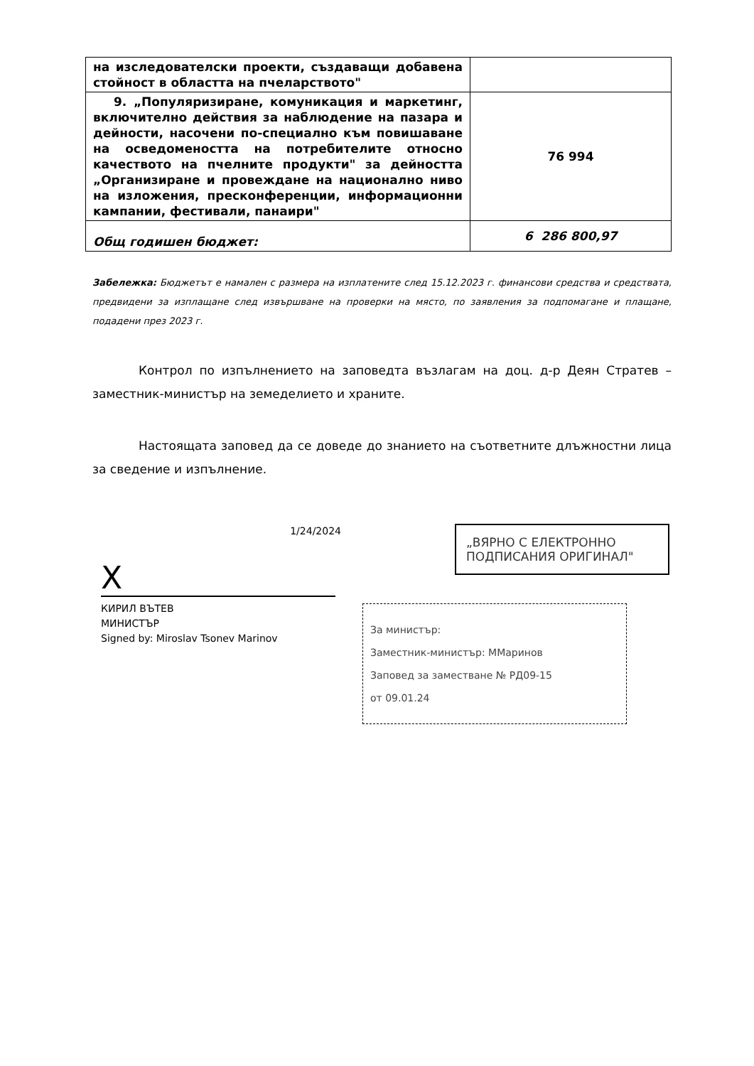| на изследователски проекти, създаващи добавена стойност в областта на пчеларството" | |
| 9. „Популяризиране, комуникация и маркетинг, включително действия за наблюдение на пазара и дейности, насочени по-специално към повишаване на осведомеността на потребителите относно качеството на пчелните продукти" за дейността „Организиране и провеждане на национално ниво на изложения, пресконференции, информационни кампании, фестивали, панаири" | 76 994 |
| Общ годишен бюджет: | 6 286 800,97 |
Забележка: Бюджетът е намален с размера на изплатените след 15.12.2023 г. финансови средства и средствата, предвидени за изплащане след извършване на проверки на място, по заявления за подпомагане и плащане, подадени през 2023 г.
Контрол по изпълнението на заповедта възлагам на доц. д-р Деян Стратев – заместник-министър на земеделието и храните.
Настоящата заповед да се доведе до знанието на съответните длъжностни лица за сведение и изпълнение.
1/24/2024
X
КИРИЛ ВЪТЕВ
МИНИСТЪР
Signed by: Miroslav Tsonev Marinov
„ВЯРНО С ЕЛЕКТРОННО ПОДПИСАНИЯ ОРИГИНАЛ"
За министър:
Заместник-министър: ММаринов
Заповед за заместване № РД09-15
от 09.01.24